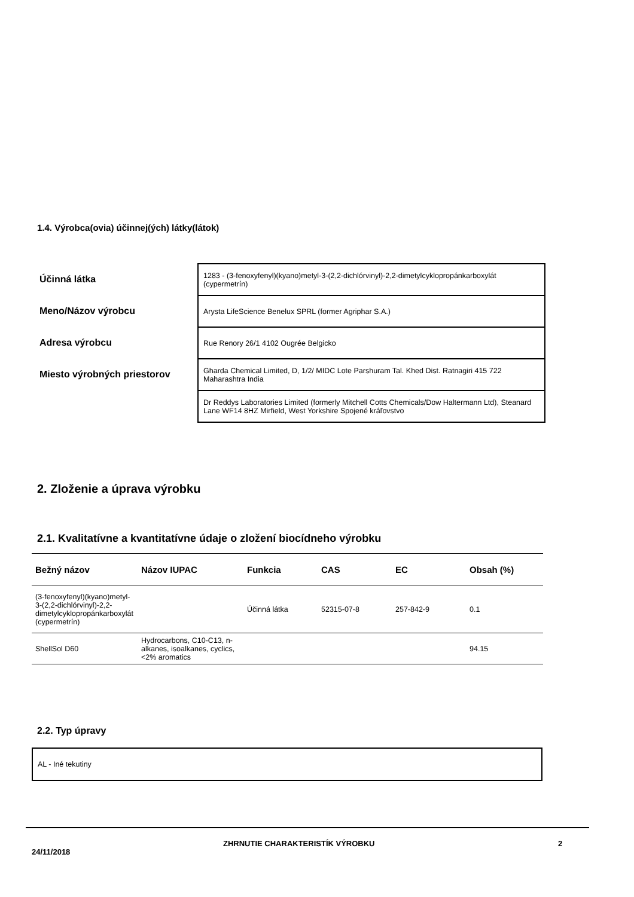1.4. Výrobca(ovia) účinnej(ých) látky(látok)
Účinná látka
Meno/Názov výrobcu
Adresa výrobcu
Miesto výrobných priestorov
1283 - (3-fenoxyfenyl)(kyano)metyl-3-(2,2-dichlórvinyl)-2,2-dimetylcyklopropánkarboxylát (cypermetrín)
Arysta LifeScience Benelux SPRL (former Agriphar S.A.)
Rue Renory 26/1 4102 Ougrée Belgicko
Gharda Chemical Limited, D, 1/2/ MIDC Lote Parshuram Tal. Khed Dist. Ratnagiri 415 722 Maharashtra India
Dr Reddys Laboratories Limited (formerly Mitchell Cotts Chemicals/Dow Haltermann Ltd), Steanard Lane WF14 8HZ Mirfield, West Yorkshire Spojené kráľovstvo
2. Zloženie a úprava výrobku
2.1. Kvalitatívne a kvantitatívne údaje o zložení biocídneho výrobku
| Bežný názov | Názov IUPAC | Funkcia | CAS | EC | Obsah (%) |
| --- | --- | --- | --- | --- | --- |
| (3-fenoxyfenyl)(kyano)metyl-3-(2,2-dichlórvinyl)-2,2-dimetylcyklopropánkarboxylát (cypermetrín) | | Účinná látka | 52315-07-8 | 257-842-9 | 0.1 |
| ShellSol D60 | Hydrocarbons, C10-C13, n-alkanes, isoalkanes, cyclics, <2% aromatics | | | | 94.15 |
2.2. Typ úpravy
AL - Iné tekutiny
24/11/2018 ZHRNUTIE CHARAKTERISTÍK VÝROBKU 2